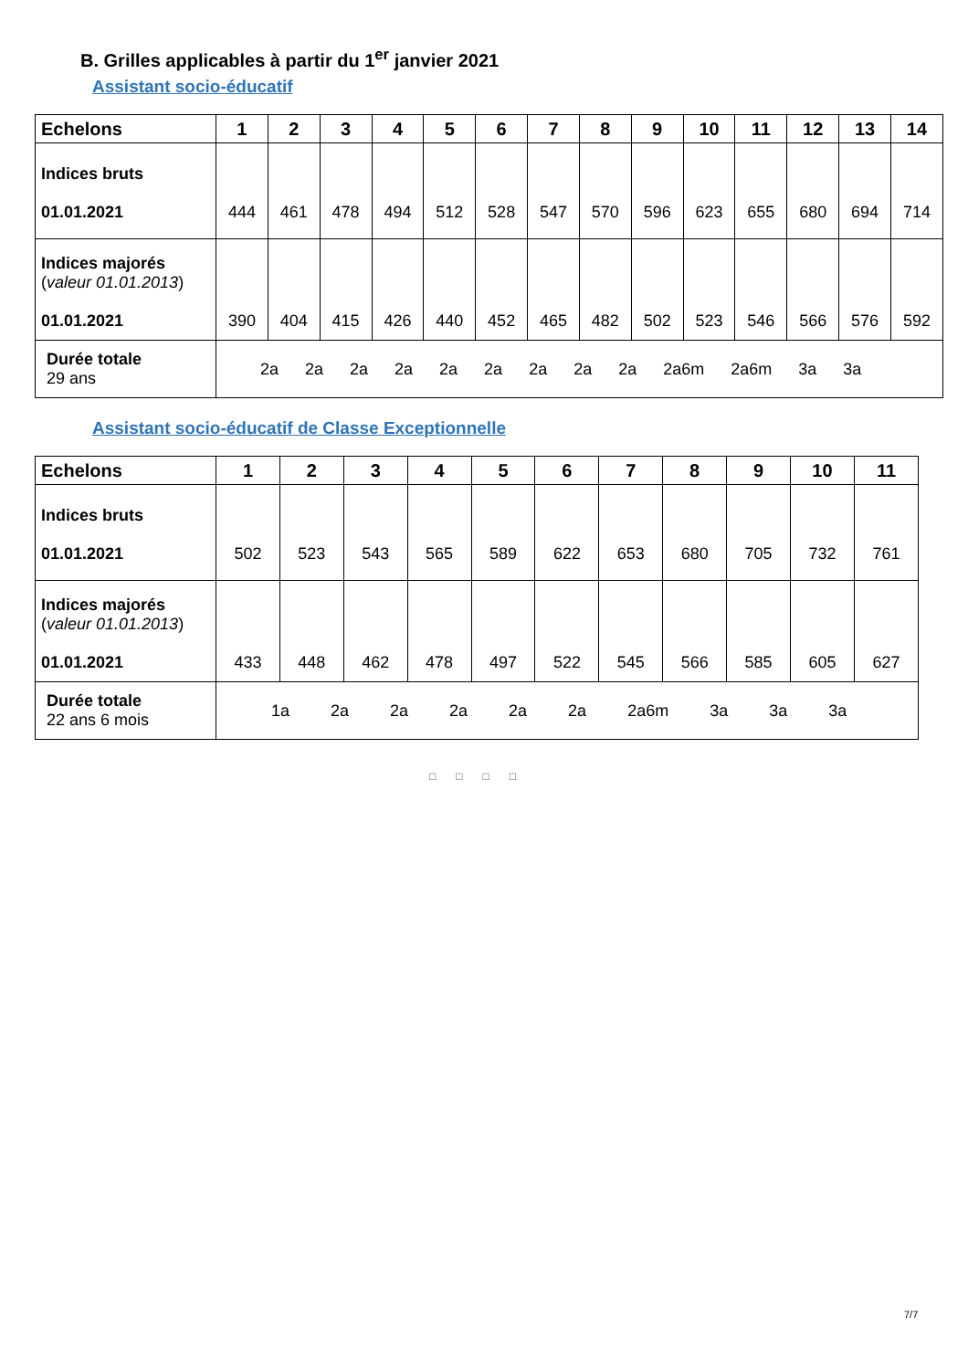B. Grilles applicables à partir du 1<sup>er</sup> janvier 2021
Assistant socio-éducatif
| Echelons | 1 | 2 | 3 | 4 | 5 | 6 | 7 | 8 | 9 | 10 | 11 | 12 | 13 | 14 |
| --- | --- | --- | --- | --- | --- | --- | --- | --- | --- | --- | --- | --- | --- | --- |
| Indices bruts 01.01.2021 | 444 | 461 | 478 | 494 | 512 | 528 | 547 | 570 | 596 | 623 | 655 | 680 | 694 | 714 |
| Indices majorés ( valeur 01.01.2013 ) 01.01.2021 | 390 | 404 | 415 | 426 | 440 | 452 | 465 | 482 | 502 | 523 | 546 | 566 | 576 | 592 |
| Durée totale 29 ans | 2a 2a 2a 2a 2a 2a 2a 2a 2a 2a6m 2a6m 3a 3a | | | | | | | | | | | | | |
Assistant socio-éducatif de Classe Exceptionnelle
| Echelons | 1 | 2 | 3 | 4 | 5 | 6 | 7 | 8 | 9 | 10 | 11 |
| --- | --- | --- | --- | --- | --- | --- | --- | --- | --- | --- | --- |
| Indices bruts 01.01.2021 | 502 | 523 | 543 | 565 | 589 | 622 | 653 | 680 | 705 | 732 | 761 |
| Indices majorés ( valeur 01.01.2013 ) 01.01.2021 | 433 | 448 | 462 | 478 | 497 | 522 | 545 | 566 | 585 | 605 | 627 |
| Durée totale 22 ans 6 mois | 1a 2a 2a 2a 2a 2a 2a6m 3a 3a 3a | | | | | | | | | | |
□□□□
7/7